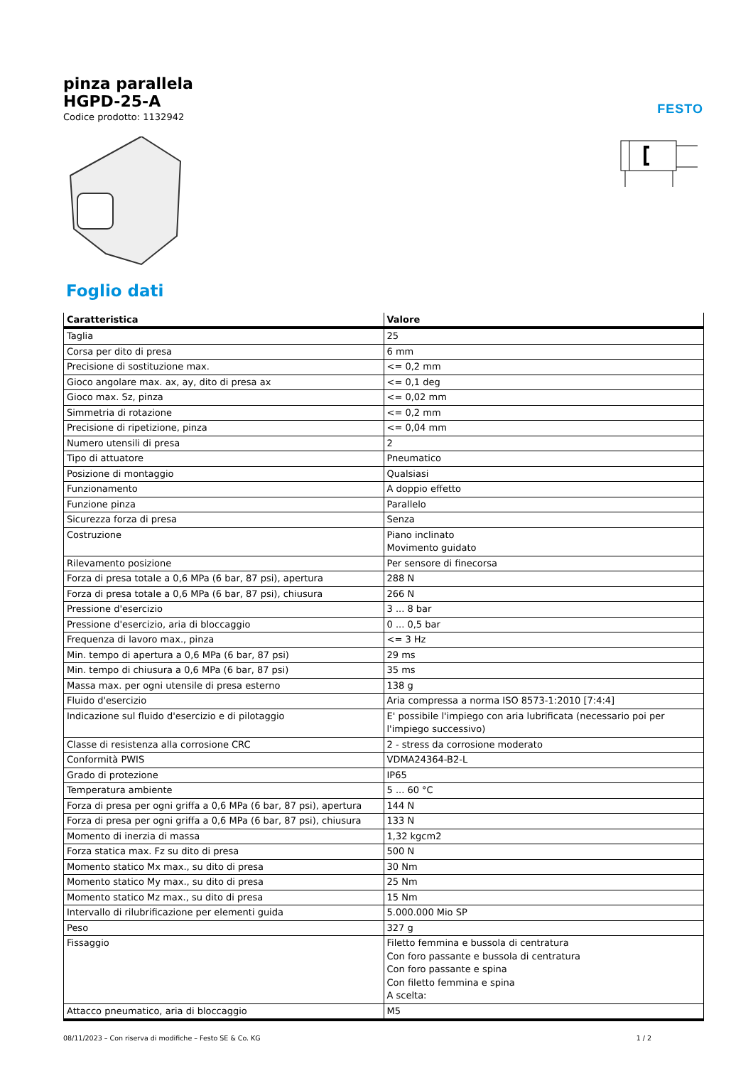FESTO
pinza parallela
HGPD-25-A
Codice prodotto: 1132942
Foglio dati
| Caratteristica | Valore |
| --- | --- |
| Taglia | 25 |
| Corsa per dito di presa | 6 mm |
| Precisione di sostituzione max. | <= 0,2 mm |
| Gioco angolare max. ax, ay, dito di presa ax | <= 0,1 deg |
| Gioco max. Sz, pinza | <= 0,02 mm |
| Simmetria di rotazione | <= 0,2 mm |
| Precisione di ripetizione, pinza | <= 0,04 mm |
| Numero utensili di presa | 2 |
| Tipo di attuatore | Pneumatico |
| Posizione di montaggio | Qualsiasi |
| Funzionamento | A doppio effetto |
| Funzione pinza | Parallelo |
| Sicurezza forza di presa | Senza |
| Costruzione | Piano inclinato Movimento guidato |
| Rilevamento posizione | Per sensore di finecorsa |
| Forza di presa totale a 0,6 MPa (6 bar, 87 psi), apertura | 288 N |
| Forza di presa totale a 0,6 MPa (6 bar, 87 psi), chiusura | 266 N |
| Pressione d'esercizio | 3 ... 8 bar |
| Pressione d'esercizio, aria di bloccaggio | 0 ... 0,5 bar |
| Frequenza di lavoro max., pinza | <= 3 Hz |
| Min. tempo di apertura a 0,6 MPa (6 bar, 87 psi) | 29 ms |
| Min. tempo di chiusura a 0,6 MPa (6 bar, 87 psi) | 35 ms |
| Massa max. per ogni utensile di presa esterno | 138 g |
| Fluido d'esercizio | Aria compressa a norma ISO 8573-1:2010 [7:4:4] |
| Indicazione sul fluido d'esercizio e di pilotaggio | E' possibile l'impiego con aria lubrificata (necessario poi per l'impiego successivo) |
| Classe di resistenza alla corrosione CRC | 2 - stress da corrosione moderato |
| Conformità PWIS | VDMA24364-B2-L |
| Grado di protezione | IP65 |
| Temperatura ambiente | 5 ... 60 °C |
| Forza di presa per ogni griffa a 0,6 MPa (6 bar, 87 psi), apertura | 144 N |
| Forza di presa per ogni griffa a 0,6 MPa (6 bar, 87 psi), chiusura | 133 N |
| Momento di inerzia di massa | 1,32 kgcm2 |
| Forza statica max. Fz su dito di presa | 500 N |
| Momento statico Mx max., su dito di presa | 30 Nm |
| Momento statico My max., su dito di presa | 25 Nm |
| Momento statico Mz max., su dito di presa | 15 Nm |
| Intervallo di rilubrificazione per elementi guida | 5.000.000 Mio SP |
| Peso | 327 g |
| Fissaggio | Filetto femmina e bussola di centratura Con foro passante e bussola di centratura Con foro passante e spina Con filetto femmina e spina A scelta: |
| Attacco pneumatico, aria di bloccaggio | M5 |
08/11/2023 – Con riserva di modifiche – Festo SE & Co. KG 1 / 2